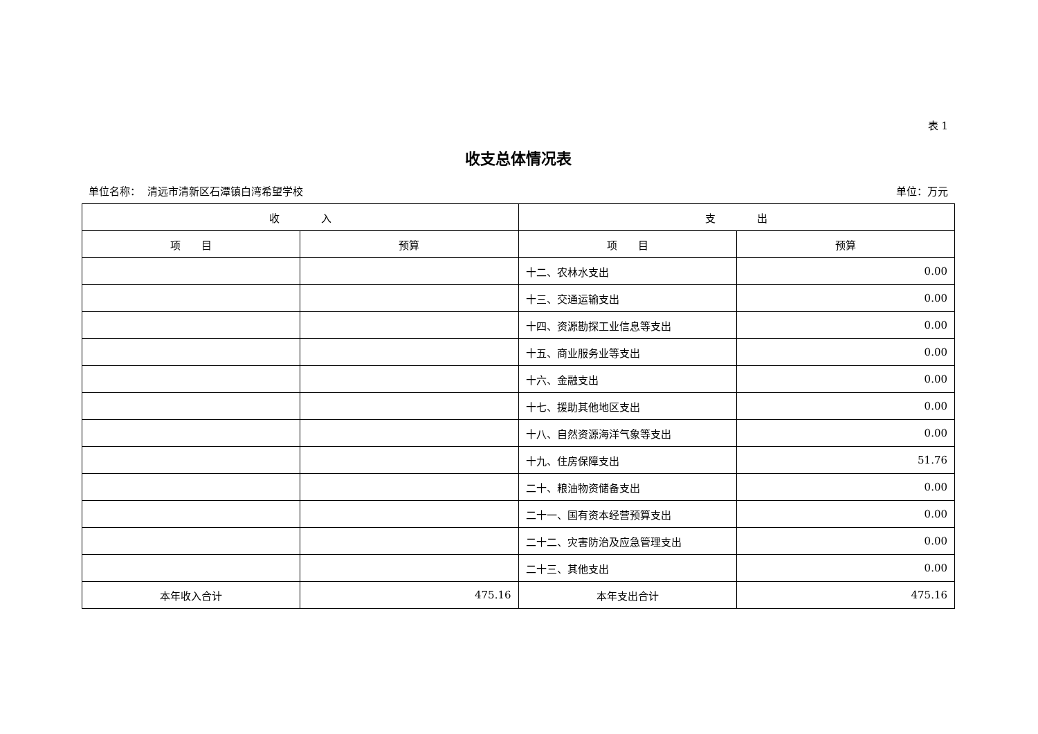表 1
收支总体情况表
单位名称： 清远市清新区石潭镇白湾希望学校 单位：万元
| 收 入 | | 支 出 | |
| --- | --- | --- | --- |
| 项 目 | 预算 | 项 目 | 预算 |
| | | 十二、农林水支出 | 0.00 |
| | | 十三、交通运输支出 | 0.00 |
| | | 十四、资源勘探工业信息等支出 | 0.00 |
| | | 十五、商业服务业等支出 | 0.00 |
| | | 十六、金融支出 | 0.00 |
| | | 十七、援助其他地区支出 | 0.00 |
| | | 十八、自然资源海洋气象等支出 | 0.00 |
| | | 十九、住房保障支出 | 51.76 |
| | | 二十、粮油物资储备支出 | 0.00 |
| | | 二十一、国有资本经营预算支出 | 0.00 |
| | | 二十二、灾害防治及应急管理支出 | 0.00 |
| | | 二十三、其他支出 | 0.00 |
| 本年收入合计 | 475.16 | 本年支出合计 | 475.16 |